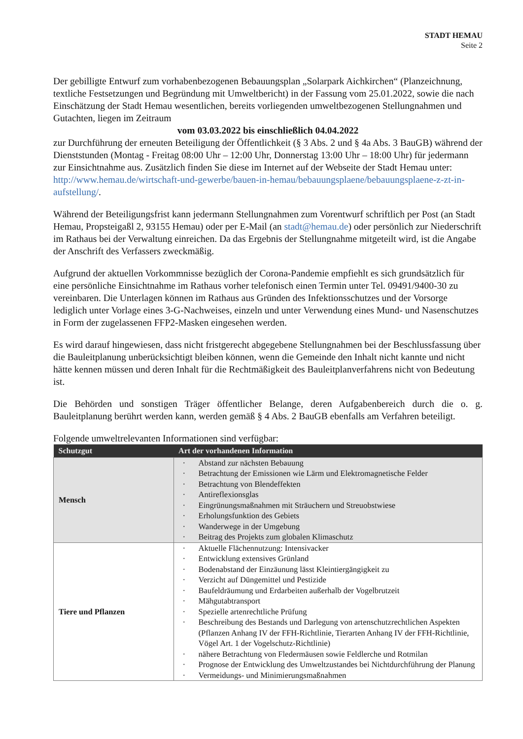STADT HEMAU
Seite 2
Der gebilligte Entwurf zum vorhabenbezogenen Bebauungsplan „Solarpark Aichkirchen“ (Planzeichnung, textliche Festsetzungen und Begründung mit Umweltbericht) in der Fassung vom 25.01.2022, sowie die nach Einschätzung der Stadt Hemau wesentlichen, bereits vorliegenden umweltbezogenen Stellungnahmen und Gutachten, liegen im Zeitraum
vom 03.03.2022 bis einschließlich 04.04.2022
zur Durchführung der erneuten Beteiligung der Öffentlichkeit (§ 3 Abs. 2 und § 4a Abs. 3 BauGB) während der Dienststunden (Montag - Freitag 08:00 Uhr – 12:00 Uhr, Donnerstag 13:00 Uhr – 18:00 Uhr) für jedermann zur Einsichtnahme aus. Zusätzlich finden Sie diese im Internet auf der Webseite der Stadt Hemau unter: http://www.hemau.de/wirtschaft-und-gewerbe/bauen-in-hemau/bebauungsplaene/bebauungsplaene-z-zt-in-aufstellung/.
Während der Beteiligungsfrist kann jedermann Stellungnahmen zum Vorentwurf schriftlich per Post (an Stadt Hemau, Propsteigaßl 2, 93155 Hemau) oder per E-Mail (an stadt@hemau.de) oder persönlich zur Niederschrift im Rathaus bei der Verwaltung einreichen. Da das Ergebnis der Stellungnahme mitgeteilt wird, ist die Angabe der Anschrift des Verfassers zweckmäßig.
Aufgrund der aktuellen Vorkommnisse bezüglich der Corona-Pandemie empfiehlt es sich grundsätzlich für eine persönliche Einsichtnahme im Rathaus vorher telefonisch einen Termin unter Tel. 09491/9400-30 zu vereinbaren. Die Unterlagen können im Rathaus aus Gründen des Infektionsschutzes und der Vorsorge lediglich unter Vorlage eines 3-G-Nachweises, einzeln und unter Verwendung eines Mund- und Nasenschutzes in Form der zugelassenen FFP2-Masken eingesehen werden.
Es wird darauf hingewiesen, dass nicht fristgerecht abgegebene Stellungnahmen bei der Beschlussfassung über die Bauleitplanung unberücksichtigt bleiben können, wenn die Gemeinde den Inhalt nicht kannte und nicht hätte kennen müssen und deren Inhalt für die Rechtmäßigkeit des Bauleitplanverfahrens nicht von Bedeutung ist.
Die Behörden und sonstigen Träger öffentlicher Belange, deren Aufgabenbereich durch die o. g. Bauleitplanung berührt werden kann, werden gemäß § 4 Abs. 2 BauGB ebenfalls am Verfahren beteiligt.
Folgende umweltrelevanten Informationen sind verfügbar:
| Schutzgut | Art der vorhandenen Information |
| --- | --- |
| Mensch | · Abstand zur nächsten Bebauung · Betrachtung der Emissionen wie Lärm und Elektromagnetische Felder · Betrachtung von Blendeffekten · Antireflexionsglas · Eingrünungsmaßnahmen mit Sträuchern und Streuobstwiese · Erholungsfunktion des Gebiets · Wanderwege in der Umgebung · Beitrag des Projekts zum globalen Klimaschutz |
| Tiere und Pflanzen | · Aktuelle Flächennutzung: Intensivacker · Entwicklung extensives Grünland · Bodenabstand der Einzäunung lässt Kleintiergängigkeit zu · Verzicht auf Düngemittel und Pestizide · Baufeldräumung und Erdarbeiten außerhalb der Vogelbrutzeit · Mähgutabtransport · Spezielle artenrechtliche Prüfung · Beschreibung des Bestands und Darlegung von artenschutzrechtlichen Aspekten (Pflanzen Anhang IV der FFH-Richtlinie, Tierarten Anhang IV der FFH-Richtlinie, Vögel Art. 1 der Vogelschutz-Richtlinie) · nähere Betrachtung von Fledermäusen sowie Feldlerche und Rotmilan · Prognose der Entwicklung des Umweltzustandes bei Nichtdurchführung der Planung · Vermeidungs- und Minimierungsmaßnahmen |